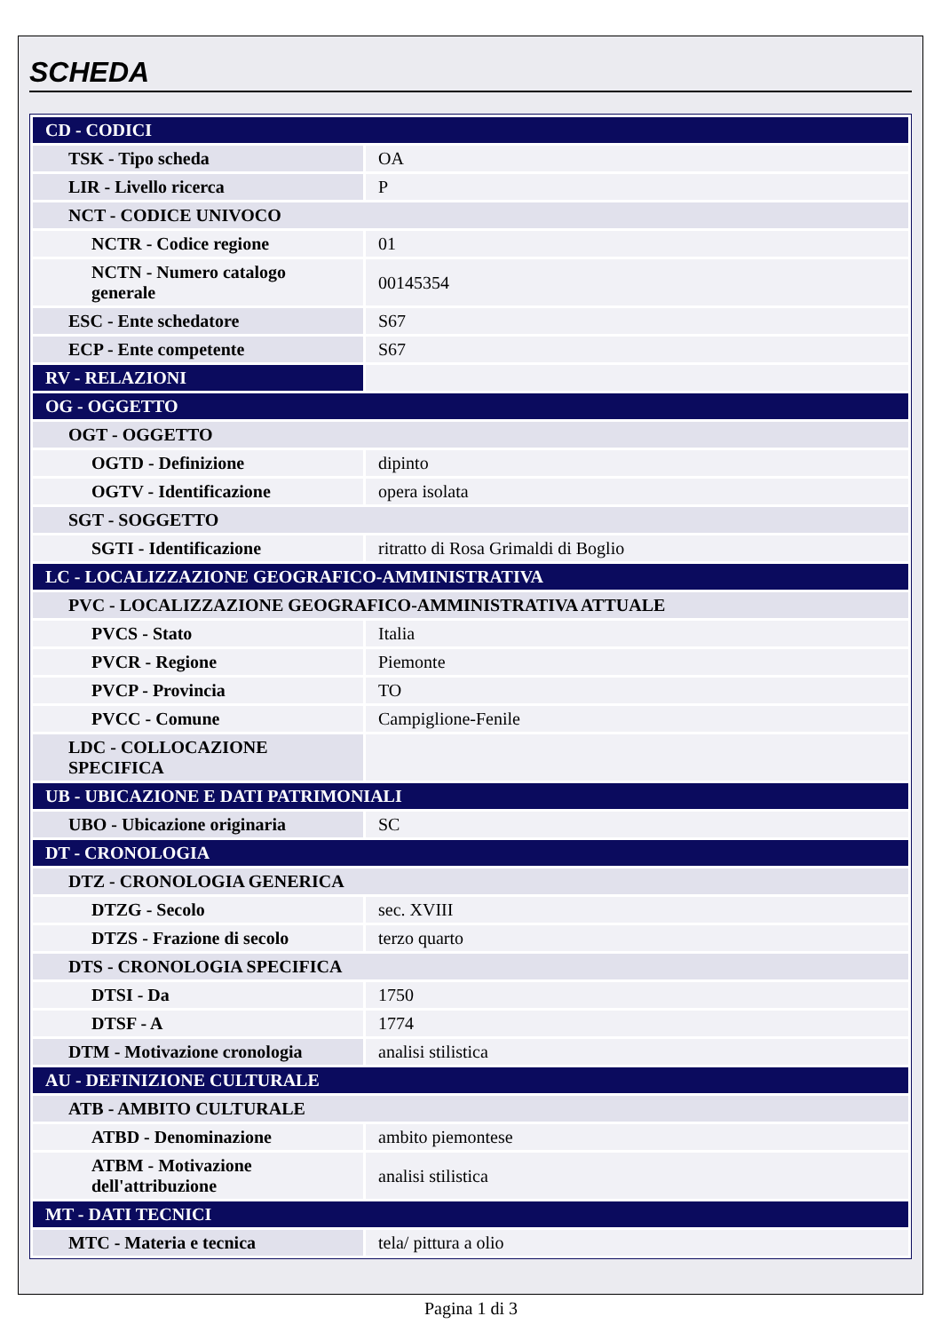SCHEDA
| CD - CODICI | |
| TSK - Tipo scheda | OA |
| LIR - Livello ricerca | P |
| NCT - CODICE UNIVOCO | |
| NCTR - Codice regione | 01 |
| NCTN - Numero catalogo generale | 00145354 |
| ESC - Ente schedatore | S67 |
| ECP - Ente competente | S67 |
| RV - RELAZIONI | |
| OG - OGGETTO | |
| OGT - OGGETTO | |
| OGTD - Definizione | dipinto |
| OGTV - Identificazione | opera isolata |
| SGT - SOGGETTO | |
| SGTI - Identificazione | ritratto di Rosa Grimaldi di Boglio |
| LC - LOCALIZZAZIONE GEOGRAFICO-AMMINISTRATIVA | |
| PVC - LOCALIZZAZIONE GEOGRAFICO-AMMINISTRATIVA ATTUALE | |
| PVCS - Stato | Italia |
| PVCR - Regione | Piemonte |
| PVCP - Provincia | TO |
| PVCC - Comune | Campiglione-Fenile |
| LDC - COLLOCAZIONE SPECIFICA | |
| UB - UBICAZIONE E DATI PATRIMONIALI | |
| UBO - Ubicazione originaria | SC |
| DT - CRONOLOGIA | |
| DTZ - CRONOLOGIA GENERICA | |
| DTZG - Secolo | sec. XVIII |
| DTZS - Frazione di secolo | terzo quarto |
| DTS - CRONOLOGIA SPECIFICA | |
| DTSI - Da | 1750 |
| DTSF - A | 1774 |
| DTM - Motivazione cronologia | analisi stilistica |
| AU - DEFINIZIONE CULTURALE | |
| ATB - AMBITO CULTURALE | |
| ATBD - Denominazione | ambito piemontese |
| ATBM - Motivazione dell'attribuzione | analisi stilistica |
| MT - DATI TECNICI | |
| MTC - Materia e tecnica | tela/ pittura a olio |
Pagina 1 di 3